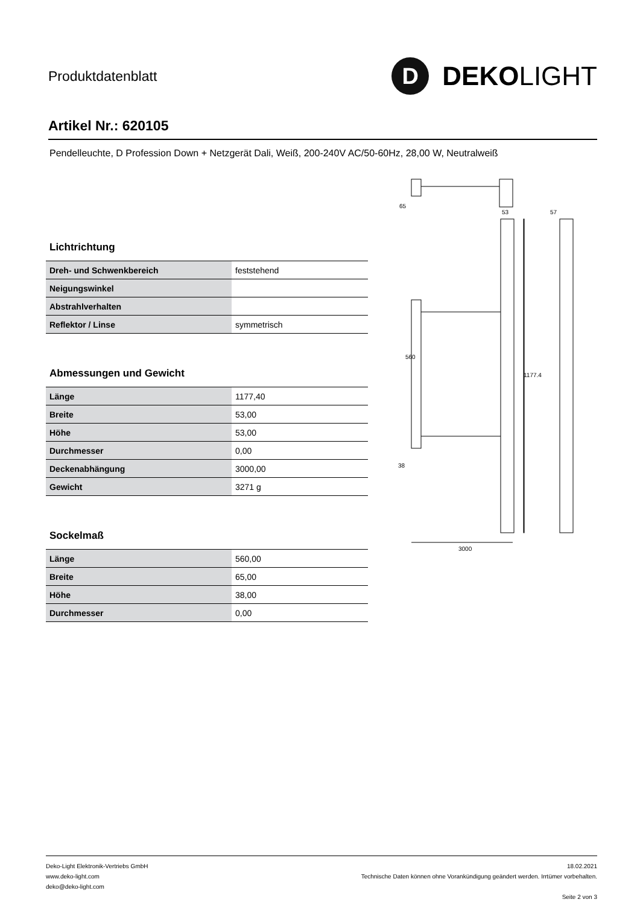Produktdatenblatt
D
DEKO LIGHT
Artikel Nr.: 620105
Pendelleuchte, D Profession Down + Netzgerät Dali, Weiß, 200-240V AC/50-60Hz, 28,00 W, Neutralweiß
Lichtrichtung
| Dreh- und Schwenkbereich | feststehend |
| Neigungswinkel | |
| Abstrahlverhalten | |
| Reflektor / Linse | symmetrisch |
Abmessungen und Gewicht
| Länge | 1177,40 |
| Breite | 53,00 |
| Höhe | 53,00 |
| Durchmesser | 0,00 |
| Deckenabhängung | 3000,00 |
| Gewicht | 3271 g |
Sockelmaß
| Länge | 560,00 |
| Breite | 65,00 |
| Höhe | 38,00 |
| Durchmesser | 0,00 |
560
1177.4
3000
38
65
53
57
Deko-Light Elektronik-Vertriebs GmbH
www.deko-light.com
deko@deko-light.com
18.02.2021
Technische Daten können ohne Vorankündigung geändert werden. Irrtümer vorbehalten.
Seite 2 von 3